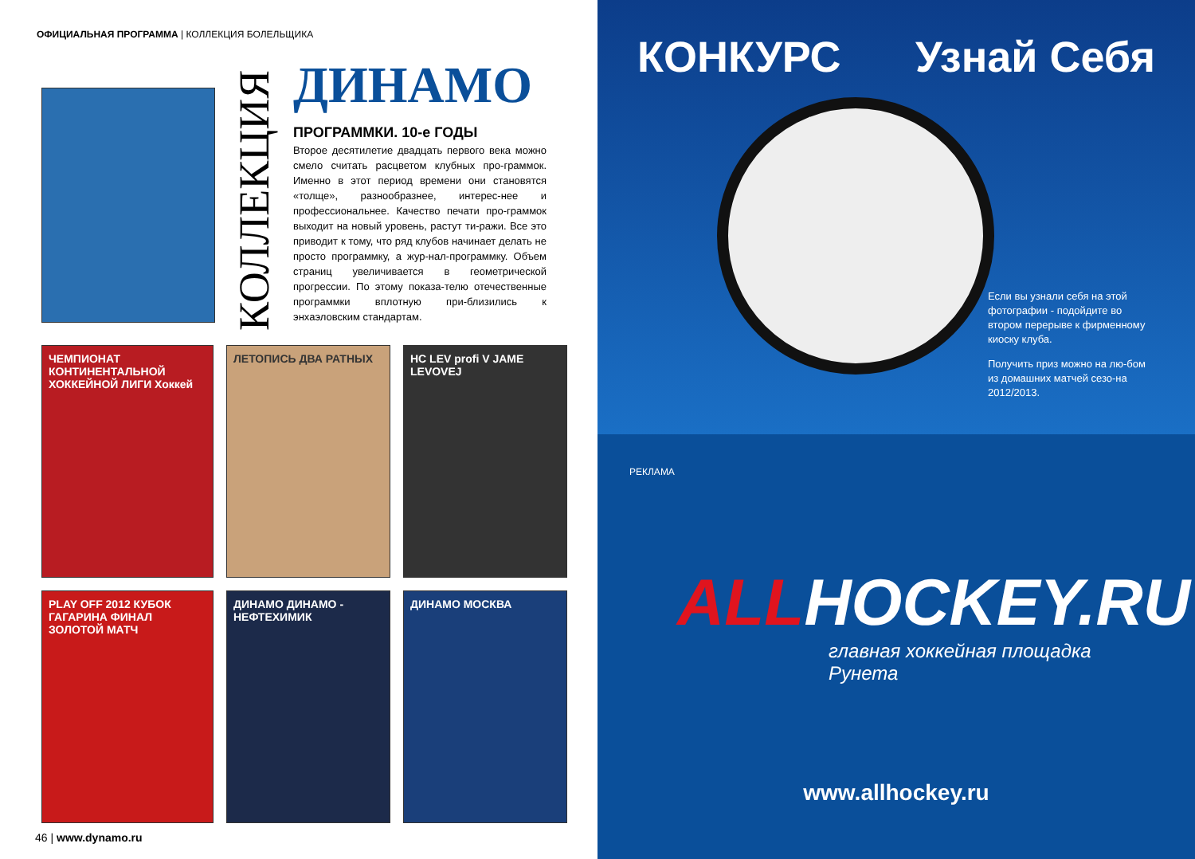ОФИЦИАЛЬНАЯ ПРОГРАММА | КОЛЛЕКЦИЯ БОЛЕЛЬЩИКА
КОЛЛЕКЦИЯ
ДИНАМО
ПРОГРАММКИ. 10-е ГОДЫ
Второе десятилетие двадцать первого века можно смело считать расцветом клубных про-граммок. Именно в этот период времени они становятся «толще», разнообразнее, интерес-нее и профессиональнее. Качество печати про-граммок выходит на новый уровень, растут ти-ражи. Все это приводит к тому, что ряд клубов начинает делать не просто программку, а жур-нал-программку. Объем страниц увеличивается в геометрической прогрессии. По этому показа-телю отечественные программки вплотную при-близились к энхаэловским стандартам.
ЧЕМПИОНАТ КОНТИНЕНТАЛЬНОЙ ХОККЕЙНОЙ ЛИГИ Хоккей
ЛЕТОПИСЬ ДВА РАТНЫХ
HC LEV profi V JAME LEVOVEJ
PLAY OFF 2012 КУБОК ГАГАРИНА ФИНАЛ ЗОЛОТОЙ МАТЧ
ДИНАМО ДИНАМО - НЕФТЕХИМИК
ДИНАМО МОСКВА
46 | www.dynamo.ru
КОНКУРС Узнай Себя
Если вы узнали себя на этой фотографии - подойдите во втором перерыве к фирменному киоску клуба.
Получить приз можно на лю-бом из домашних матчей сезо-на 2012/2013.
РЕКЛАМА
ALLHOCKEY.RU
главная хоккейная площадка Рунета
www.allhockey.ru